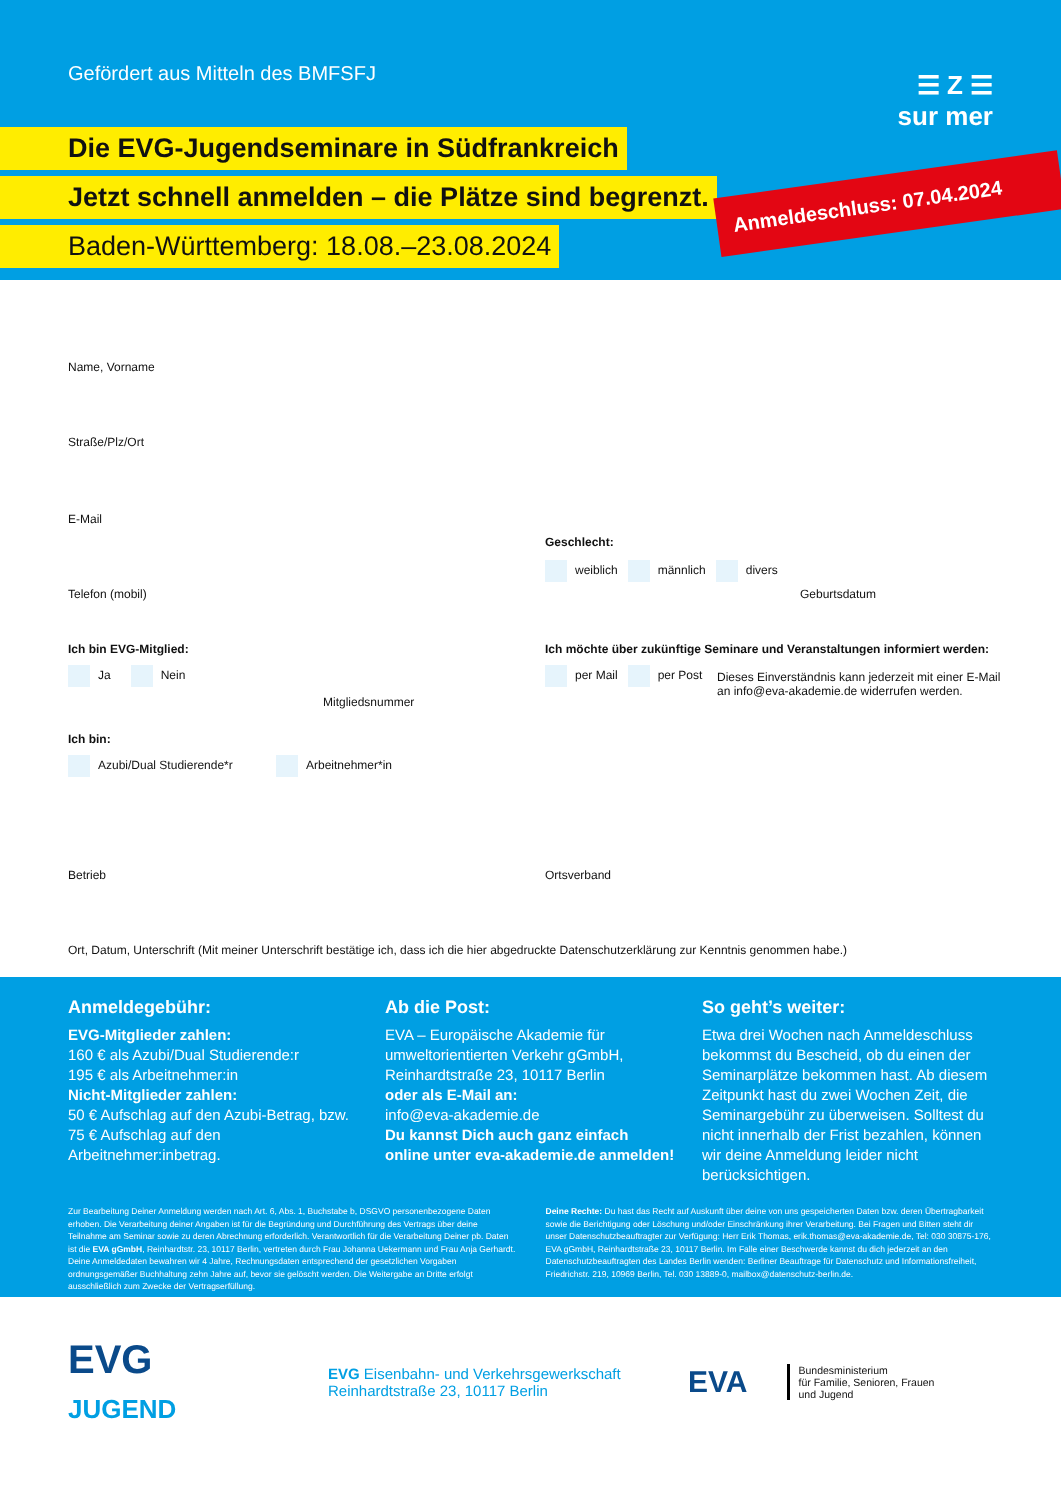Gefördert aus Mitteln des BMFSFJ
Die EVG-Jugendseminare in Südfrankreich
Jetzt schnell anmelden – die Plätze sind begrenzt.
Baden-Württemberg: 18.08.–23.08.2024
☰ Z ☰
sur mer
Anmeldeschluss: 07.04.2024
Name, Vorname
Straße/Plz/Ort
E-Mail
Geschlecht:
weiblich männlich divers
Telefon (mobil) Geburtsdatum
Ich bin EVG-Mitglied:
Ich möchte über zukünftige Seminare und Veranstaltungen informiert werden:
Ja Nein per Mail per Post
Dieses Einverständnis kann jederzeit mit einer E-Mail
an info@eva-akademie.de widerrufen werden.
Mitgliedsnummer
Ich bin:
Azubi/Dual Studierende*r Arbeitnehmer*in
Betrieb Ortsverband
Ort, Datum, Unterschrift (Mit meiner Unterschrift bestätige ich, dass ich die hier abgedruckte Datenschutzerklärung zur Kenntnis genommen habe.)
Anmeldegebühr:
EVG-Mitglieder zahlen:
160 € als Azubi/Dual Studierende:r
195 € als Arbeitnehmer:in
Nicht-Mitglieder zahlen:
50 € Aufschlag auf den Azubi-Betrag, bzw.
75 € Aufschlag auf den Arbeitnehmer:inbetrag.
Ab die Post:
EVA – Europäische Akademie für umweltorientierten Verkehr gGmbH, Reinhardtstraße 23, 10117 Berlin
oder als E-Mail an:
info@eva-akademie.de
Du kannst Dich auch ganz einfach online unter eva-akademie.de anmelden!
So geht’s weiter:
Etwa drei Wochen nach Anmeldeschluss bekommst du Bescheid, ob du einen der Seminarplätze bekommen hast. Ab diesem Zeitpunkt hast du zwei Wochen Zeit, die Seminargebühr zu überweisen. Solltest du nicht innerhalb der Frist bezahlen, können wir deine Anmeldung leider nicht berücksichtigen.
Zur Bearbeitung Deiner Anmeldung werden nach Art. 6, Abs. 1, Buchstabe b, DSGVO personenbezogene Daten erhoben. Die Verarbeitung deiner Angaben ist für die Begründung und Durchführung des Vertrags über deine Teilnahme am Seminar sowie zu deren Abrechnung erforderlich. Verantwortlich für die Verarbeitung Deiner pb. Daten ist die EVA gGmbH, Reinhardtstr. 23, 10117 Berlin, vertreten durch Frau Johanna Uekermann und Frau Anja Gerhardt. Deine Anmeldedaten bewahren wir 4 Jahre, Rechnungsdaten entsprechend der gesetzlichen Vorgaben ordnungsgemäßer Buchhaltung zehn Jahre auf, bevor sie gelöscht werden. Die Weitergabe an Dritte erfolgt ausschließlich zum Zwecke der Vertragserfüllung.
Deine Rechte: Du hast das Recht auf Auskunft über deine von uns gespeicherten Daten bzw. deren Übertragbarkeit sowie die Berichtigung oder Löschung und/oder Einschränkung ihrer Verarbeitung. Bei Fragen und Bitten steht dir unser Datenschutzbeauftragter zur Verfügung: Herr Erik Thomas, erik.thomas@eva-akademie.de, Tel: 030 30875-176, EVA gGmbH, Reinhardtstraße 23, 10117 Berlin. Im Falle einer Beschwerde kannst du dich jederzeit an den Datenschutzbeauftragten des Landes Berlin wenden: Berliner Beauftrage für Datenschutz und Informationsfreiheit, Friedrichstr. 219, 10969 Berlin, Tel. 030 13889-0, mailbox@datenschutz-berlin.de.
EVG
JUGEND
EVG Eisenbahn- und Verkehrsgewerkschaft
Reinhardtstraße 23, 10117 Berlin
EVA
Bundesministerium
für Familie, Senioren, Frauen
und Jugend